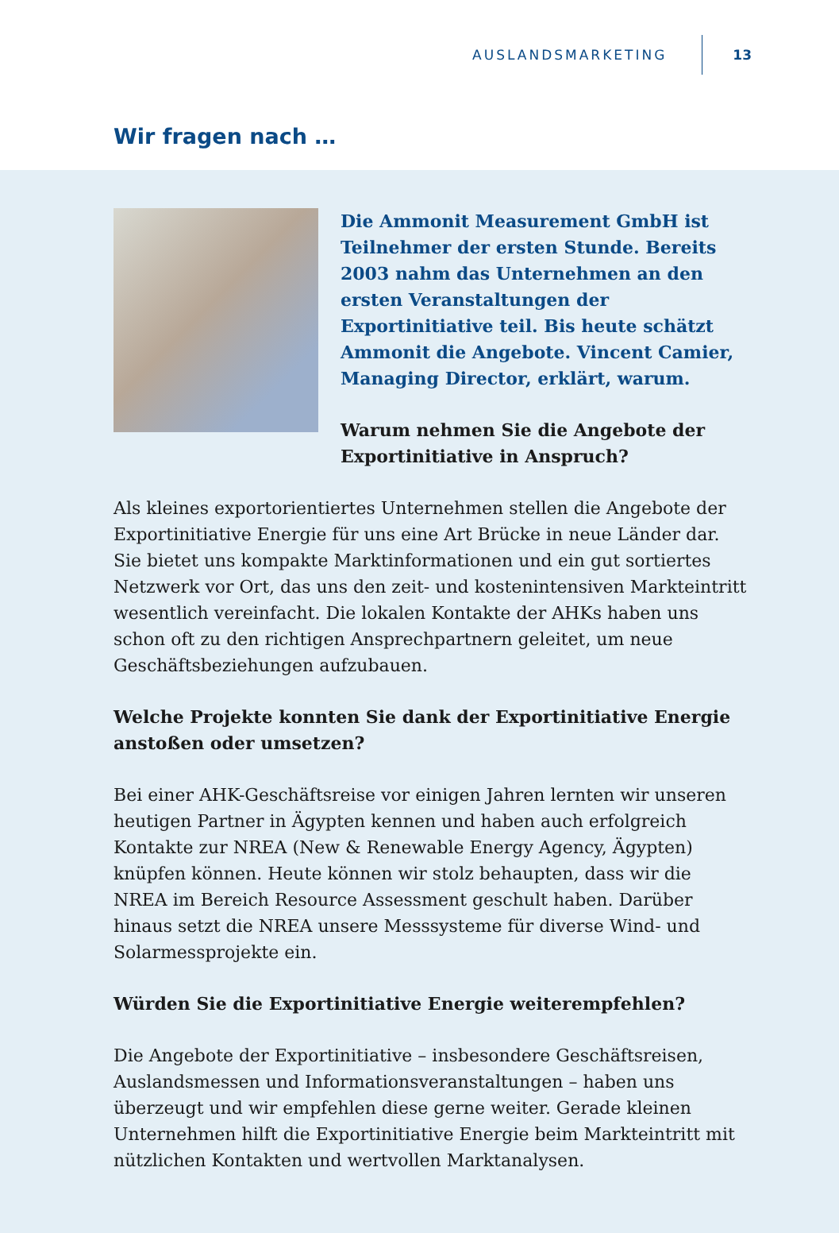AUSLANDSMARKETING 13
Wir fragen nach …
Die Ammonit Measurement GmbH ist Teilnehmer der ersten Stunde. Bereits 2003 nahm das Unternehmen an den ersten Veranstaltungen der Exportinitiative teil. Bis heute schätzt Ammonit die Angebote. Vincent Camier, Managing Director, erklärt, warum.
Warum nehmen Sie die Angebote der Exportinitiative in Anspruch?
Als kleines exportorientiertes Unternehmen stellen die Angebote der Exportinitiative Energie für uns eine Art Brücke in neue Länder dar. Sie bietet uns kompakte Marktinformationen und ein gut sortiertes Netzwerk vor Ort, das uns den zeit- und kostenintensiven Markteintritt wesentlich vereinfacht. Die lokalen Kontakte der AHKs haben uns schon oft zu den richtigen Ansprechpartnern geleitet, um neue Geschäftsbeziehungen aufzubauen.
Welche Projekte konnten Sie dank der Exportinitiative Energie anstoßen oder umsetzen?
Bei einer AHK-Geschäftsreise vor einigen Jahren lernten wir unseren heutigen Partner in Ägypten kennen und haben auch erfolgreich Kontakte zur NREA (New & Renewable Energy Agency, Ägypten) knüpfen können. Heute können wir stolz behaupten, dass wir die NREA im Bereich Resource Assessment geschult haben. Darüber hinaus setzt die NREA unsere Messsysteme für diverse Wind- und Solarmessprojekte ein.
Würden Sie die Exportinitiative Energie weiterempfehlen?
Die Angebote der Exportinitiative – insbesondere Geschäftsreisen, Auslandsmessen und Informationsveranstaltungen – haben uns überzeugt und wir empfehlen diese gerne weiter. Gerade kleinen Unternehmen hilft die Exportinitiative Energie beim Markteintritt mit nützlichen Kontakten und wertvollen Marktanalysen.